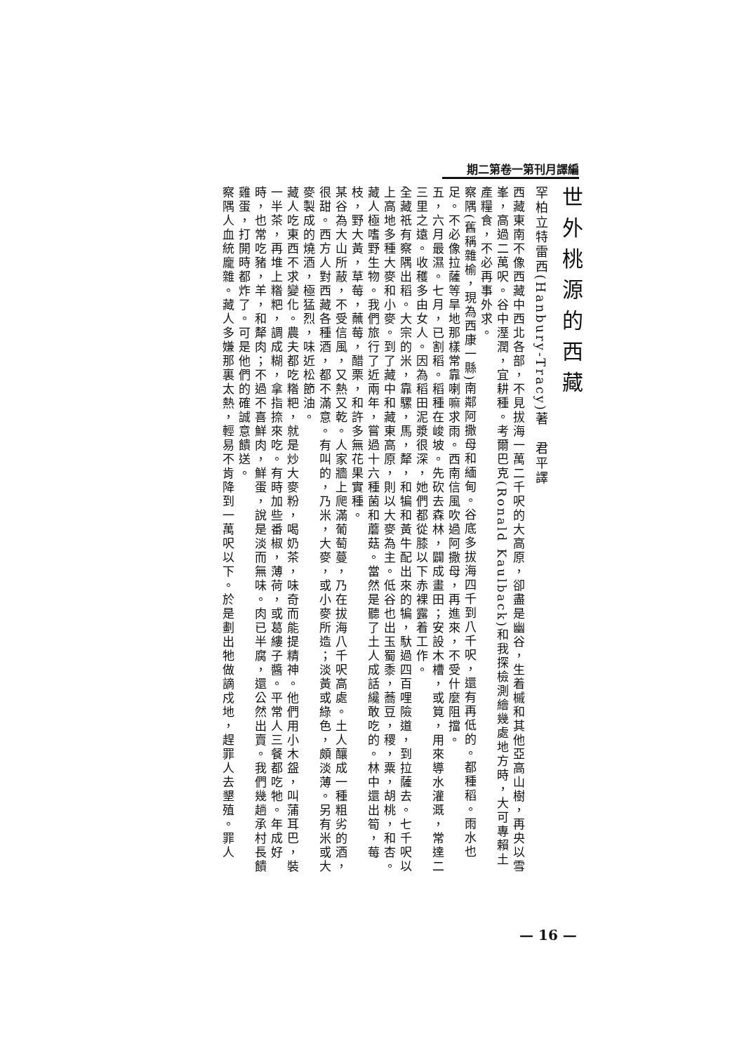期二第卷一第刊月譯編
世外桃源的西藏
罕柏立特雷西(Hanbury-Tracy)著　君平譯
西藏東南不像西藏中西北各部，不見拔海一萬二千呎的大高原，卻盡是幽谷，生着槭和其他亞高山樹，再央以雪峯，高過二萬呎。谷中溼潤，宜耕種。考爾巴克(Ronald Kaulback)和我探檢測繪幾處地方時，大可專賴土產糧食，不必再事外求。
察隅(舊稱雜榆，現為西康一縣)南鄰阿撒母和緬甸。谷底多拔海四千到八千呎，還有再低的。都種稻。雨水也足。不必像拉薩等旱地那樣常靠喇嘛求雨。西南信風吹過阿撒母，再進來，不受什麼阻擋。
五，六月最濕。七月，已割稻。稻種在峻坡。先砍去森林，闢成畫田；安設木槽，或筧，用來導水灌溉，常達二三里之遠。收穫多由女人。因為稻田泥漿很深，她們都從膝以下赤裸露着工作。
全藏祇有察隅出稻。大宗的米，靠騾，馬，犛，和犏和黃牛配出來的犏，馱過四百哩險道，到拉薩去。七千呎以上高地多種大麥和小麥。到了藏中和藏東高原，則以大麥為主。低谷也出玉蜀黍，蕎豆，稷，粟，胡桃，和杏。
藏人極嗜野生物。我們旅行了近兩年，嘗過十六種菌和蘑菇。當然是聽了土人成話纔敢吃的。林中還出筍，莓枝，野大黃，草莓，蘸莓，醋栗，和許多無花果實種。
某谷為大山所蔽，不受信風，又熱又乾。人家牆上爬滿葡萄蔓，乃在拔海八千呎高處。土人釀成一種粗劣的酒，很甜。西方人對西藏各種酒，都不滿意。有叫的，乃米，大麥，或小麥所造；淡黃或綠色，頗淡薄。另有米或大麥製成的燒酒，極猛烈，味近松節油。
藏人吃東西不求變化。農夫都吃糌粑，就是炒大麥粉，喝奶茶，味奇而能提精神。他們用小木盌，叫蒲耳巴，裝一半茶，再堆上糌粑，調成糊，拿指捺來吃。有時加些番椒，薄荷，或葛縷子醬。平常人三餐都吃牠。年成好時，也常吃豬，羊，和犛肉；不過不喜鮮肉，鮮蛋，說是淡而無味。肉已半腐，還公然出賣。我們幾趟承村長饋雞蛋，打開時都炸了。可是他們的確誠意饋送。
察隅人血統龐雜。藏人多嫌那裏太熱，輕易不肯降到一萬呎以下。於是劃出牠做謫戍地，趕罪人去墾殖。罪人
— 16 —